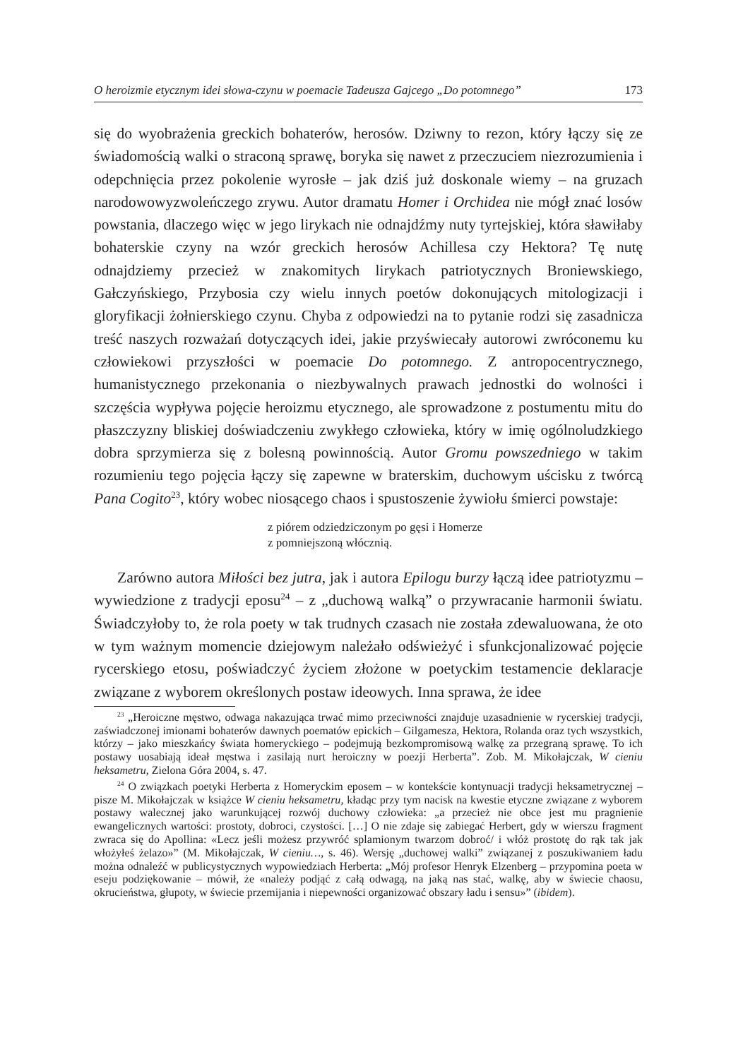O heroizmie etycznym idei słowa-czynu w poemacie Tadeusza Gajcego „Do potomnego” 173
się do wyobrażenia greckich bohaterów, herosów. Dziwny to rezon, który łączy się ze świadomością walki o straconą sprawę, boryka się nawet z przeczuciem niezrozumienia i odepchnięcia przez pokolenie wyrosłe – jak dziś już doskonale wiemy – na gruzach narodowowyzwoleńczego zrywu. Autor dramatu Homer i Orchidea nie mógł znać losów powstania, dlaczego więc w jego lirykach nie odnajdźmy nuty tyrtejskiej, która sławiłaby bohaterskie czyny na wzór greckich herosów Achillesa czy Hektora? Tę nutę odnajdziemy przecież w znakomitych lirykach patriotycznych Broniewskiego, Gałczyńskiego, Przybosia czy wielu innych poetów dokonujących mitologizacji i gloryfikacji żołnierskiego czynu. Chyba z odpowiedzi na to pytanie rodzi się zasadnicza treść naszych rozważań dotyczących idei, jakie przyświecały autorowi zwróconemu ku człowiekowi przyszłości w poemacie Do potomnego. Z antropocentrycznego, humanistycznego przekonania o niezbywalnych prawach jednostki do wolności i szczęścia wypływa pojęcie heroizmu etycznego, ale sprowadzone z postumentu mitu do płaszczyzny bliskiej doświadczeniu zwykłego człowieka, który w imię ogólnoludzkiego dobra sprzymierza się z bolesną powinnością. Autor Gromu powszedniego w takim rozumieniu tego pojęcia łączy się zapewne w braterskim, duchowym uścisku z twórcą Pana Cogito<sup>23</sup>, który wobec niosącego chaos i spustoszenie żywiołu śmierci powstaje:
z piórem odziedziczonym po gęsi i Homerze
z pomniejszoną włócznią.
Zarówno autora Miłości bez jutra, jak i autora Epilogu burzy łączą idee patriotyzmu – wywiedzione z tradycji eposu<sup>24</sup> – z „duchową walką” o przywracanie harmonii światu. Świadczyłoby to, że rola poety w tak trudnych czasach nie została zdewaluowana, że oto w tym ważnym momencie dziejowym należało odświeżyć i sfunkcjonalizować pojęcie rycerskiego etosu, poświadczyć życiem złożone w poetyckim testamencie deklaracje związane z wyborem określonych postaw ideowych. Inna sprawa, że idee
<sup>23</sup> „Heroiczne męstwo, odwaga nakazująca trwać mimo przeciwności znajduje uzasadnienie w rycerskiej tradycji, zaświadczonej imionami bohaterów dawnych poematów epickich – Gilgamesza, Hektora, Rolanda oraz tych wszystkich, którzy – jako mieszkańcy świata homeryckiego – podejmują bezkompromisową walkę za przegraną sprawę. To ich postawy uosabiają ideał męstwa i zasilają nurt heroiczny w poezji Herberta”. Zob. M. Mikołajczak, W cieniu heksametru, Zielona Góra 2004, s. 47.
<sup>24</sup> O związkach poetyki Herberta z Homeryckim eposem – w kontekście kontynuacji tradycji heksametrycznej – pisze M. Mikołajczak w książce W cieniu heksametru, kładąc przy tym nacisk na kwestie etyczne związane z wyborem postawy walecznej jako warunkującej rozwój duchowy człowieka: „a przecież nie obce jest mu pragnienie ewangelicznych wartości: prostoty, dobroci, czystości. […] O nie zdaje się zabiegać Herbert, gdy w wierszu fragment zwraca się do Apollina: «Lecz jeśli możesz przywróć splamionym twarzom dobroć/ i włóż prostotę do rąk tak jak włożyłeś żelazo»” (M. Mikołajczak, W cieniu…, s. 46). Wersję „duchowej walki” związanej z poszukiwaniem ładu można odnaleźć w publicystycznych wypowiedziach Herberta: „Mój profesor Henryk Elzenberg – przypomina poeta w eseju podziękowanie – mówił, że «należy podjąć z całą odwagą, na jaką nas stać, walkę, aby w świecie chaosu, okrucieństwa, głupoty, w świecie przemijania i niepewności organizować obszary ładu i sensu»” (ibidem).